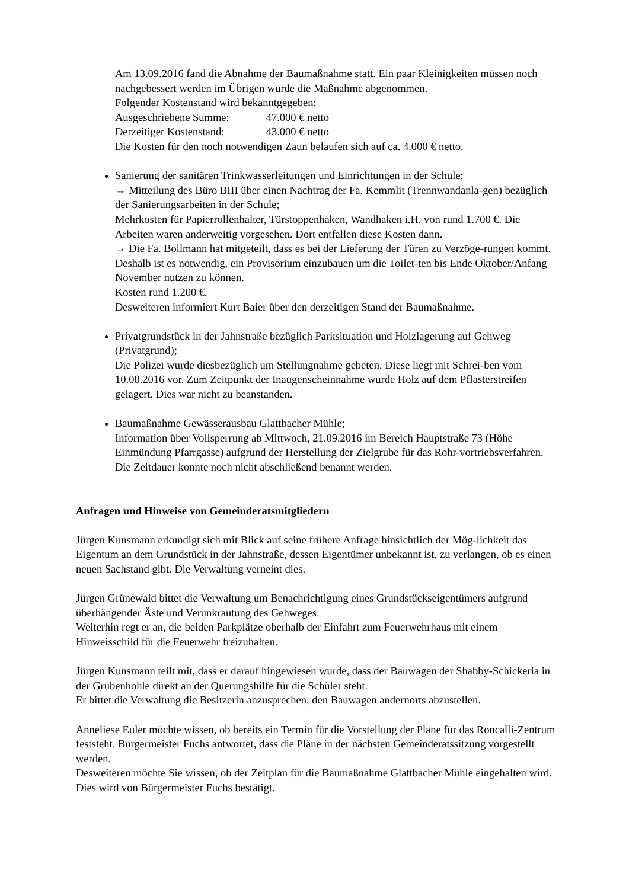Am 13.09.2016 fand die Abnahme der Baumaßnahme statt. Ein paar Kleinigkeiten müssen noch nachgebessert werden im Übrigen wurde die Maßnahme abgenommen.
Folgender Kostenstand wird bekanntgegeben:
Ausgeschriebene Summe: 47.000 € netto
Derzeitiger Kostenstand: 43.000 € netto
Die Kosten für den noch notwendigen Zaun belaufen sich auf ca. 4.000 € netto.
Sanierung der sanitären Trinkwasserleitungen und Einrichtungen in der Schule;
→ Mitteilung des Büro BIII über einen Nachtrag der Fa. Kemmlit (Trennwandanla-gen) bezüglich der Sanierungsarbeiten in der Schule;
Mehrkosten für Papierrollenhalter, Türstoppenhaken, Wandhaken i.H. von rund 1.700 €. Die Arbeiten waren anderweitig vorgesehen. Dort entfallen diese Kosten dann.
→ Die Fa. Bollmann hat mitgeteilt, dass es bei der Lieferung der Türen zu Verzöge-rungen kommt. Deshalb ist es notwendig, ein Provisorium einzubauen um die Toilet-ten bis Ende Oktober/Anfang November nutzen zu können.
Kosten rund 1.200 €.
Desweiteren informiert Kurt Baier über den derzeitigen Stand der Baumaßnahme.
Privatgrundstück in der Jahnstraße bezüglich Parksituation und Holzlagerung auf Gehweg (Privatgrund);
Die Polizei wurde diesbezüglich um Stellungnahme gebeten. Diese liegt mit Schrei-ben vom 10.08.2016 vor. Zum Zeitpunkt der Inaugenscheinnahme wurde Holz auf dem Pflasterstreifen gelagert. Dies war nicht zu beanstanden.
Baumaßnahme Gewässerausbau Glattbacher Mühle;
Information über Vollsperrung ab Mittwoch, 21.09.2016 im Bereich Hauptstraße 73 (Höhe Einmündung Pfarrgasse) aufgrund der Herstellung der Zielgrube für das Rohr-vortriebsverfahren. Die Zeitdauer konnte noch nicht abschließend benannt werden.
Anfragen und Hinweise von Gemeinderatsmitgliedern
Jürgen Kunsmann erkundigt sich mit Blick auf seine frühere Anfrage hinsichtlich der Mög-lichkeit das Eigentum an dem Grundstück in der Jahnstraße, dessen Eigentümer unbekannt ist, zu verlangen, ob es einen neuen Sachstand gibt. Die Verwaltung verneint dies.
Jürgen Grünewald bittet die Verwaltung um Benachrichtigung eines Grundstückseigentümers aufgrund überhängender Äste und Verunkrautung des Gehweges.
Weiterhin regt er an, die beiden Parkplätze oberhalb der Einfahrt zum Feuerwehrhaus mit einem Hinweisschild für die Feuerwehr freizuhalten.
Jürgen Kunsmann teilt mit, dass er darauf hingewiesen wurde, dass der Bauwagen der Shabby-Schickeria in der Grubenhohle direkt an der Querungshilfe für die Schüler steht.
Er bittet die Verwaltung die Besitzerin anzusprechen, den Bauwagen andernorts abzustellen.
Anneliese Euler möchte wissen, ob bereits ein Termin für die Vorstellung der Pläne für das Roncalli-Zentrum feststeht. Bürgermeister Fuchs antwortet, dass die Pläne in der nächsten Gemeinderatssitzung vorgestellt werden.
Desweiteren möchte Sie wissen, ob der Zeitplan für die Baumaßnahme Glattbacher Mühle eingehalten wird. Dies wird von Bürgermeister Fuchs bestätigt.